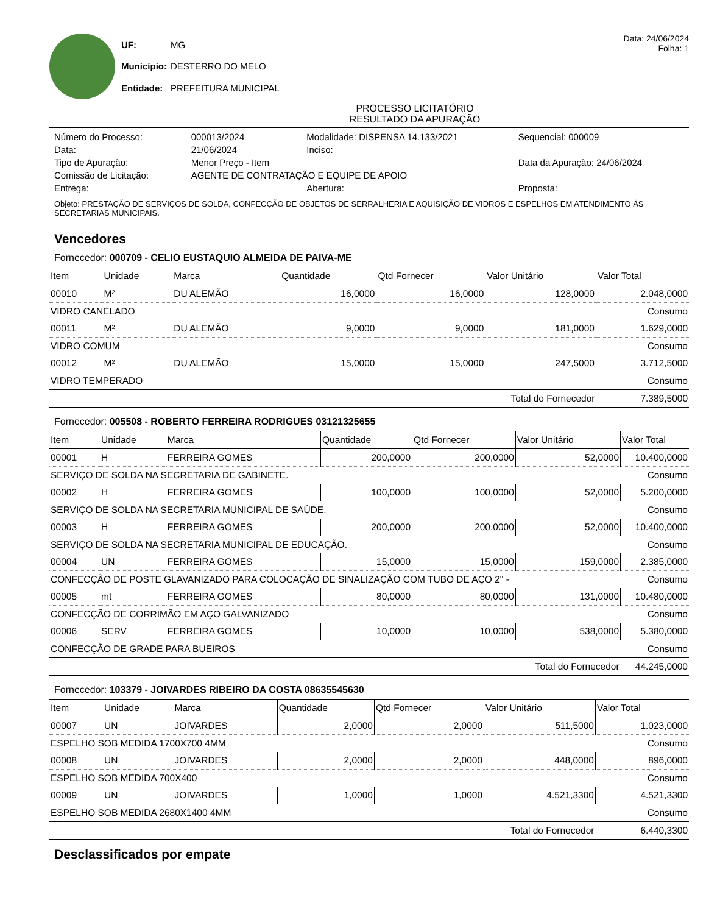| UF: | MG |
| Município: | DESTERRO DO MELO |
| Entidade: | PREFEITURA MUNICIPAL |
Data: 24/06/2024
Folha: 1
PROCESSO LICITATÓRIO
RESULTADO DA APURAÇÃO
| Número do Processo: | 000013/2024 | Modalidade: DISPENSA 14.133/2021 | Sequencial: 000009 |
| Data: | 21/06/2024 | Inciso: | |
| Tipo de Apuração: | Menor Preço - Item | | Data da Apuração: 24/06/2024 |
| Comissão de Licitação: | AGENTE DE CONTRATAÇÃO E EQUIPE DE APOIO | | |
| Entrega: | | Abertura: | Proposta: |
Objeto: PRESTAÇÃO DE SERVIÇOS DE SOLDA, CONFECÇÃO DE OBJETOS DE SERRALHERIA E AQUISIÇÃO DE VIDROS E ESPELHOS EM ATENDIMENTO ÀS SECRETARIAS MUNICIPAIS.
Vencedores
Fornecedor: 000709 - CELIO EUSTAQUIO ALMEIDA DE PAIVA-ME
| Item | Unidade | Marca | Quantidade | Qtd Fornecer | Valor Unitário | Valor Total |
| --- | --- | --- | --- | --- | --- | --- |
| 00010 | M² | DU ALEMÃO | 16,0000 | 16,0000 | 128,0000 | 2.048,0000 |
| VIDRO CANELADO | | | | | | Consumo |
| 00011 | M² | DU ALEMÃO | 9,0000 | 9,0000 | 181,0000 | 1.629,0000 |
| VIDRO COMUM | | | | | | Consumo |
| 00012 | M² | DU ALEMÃO | 15,0000 | 15,0000 | 247,5000 | 3.712,5000 |
| VIDRO TEMPERADO | | | | | | Consumo |
| Total do Fornecedor | | | | | | 7.389,5000 |
Fornecedor: 005508 - ROBERTO FERREIRA RODRIGUES 03121325655
| Item | Unidade | Marca | Quantidade | Qtd Fornecer | Valor Unitário | Valor Total |
| --- | --- | --- | --- | --- | --- | --- |
| 00001 | H | FERREIRA GOMES | 200,0000 | 200,0000 | 52,0000 | 10.400,0000 |
| SERVIÇO DE SOLDA NA SECRETARIA DE GABINETE. | | | | | | Consumo |
| 00002 | H | FERREIRA GOMES | 100,0000 | 100,0000 | 52,0000 | 5.200,0000 |
| SERVIÇO DE SOLDA NA SECRETARIA MUNICIPAL DE SAÚDE. | | | | | | Consumo |
| 00003 | H | FERREIRA GOMES | 200,0000 | 200,0000 | 52,0000 | 10.400,0000 |
| SERVIÇO DE SOLDA NA SECRETARIA MUNICIPAL DE EDUCAÇÃO. | | | | | | Consumo |
| 00004 | UN | FERREIRA GOMES | 15,0000 | 15,0000 | 159,0000 | 2.385,0000 |
| CONFECÇÃO DE POSTE GLAVANIZADO PARA COLOCAÇÃO DE SINALIZAÇÃO COM TUBO DE AÇO 2" - | | | | | | Consumo |
| 00005 | mt | FERREIRA GOMES | 80,0000 | 80,0000 | 131,0000 | 10.480,0000 |
| CONFECÇÃO DE CORRIMÃO EM AÇO GALVANIZADO | | | | | | Consumo |
| 00006 | SERV | FERREIRA GOMES | 10,0000 | 10,0000 | 538,0000 | 5.380,0000 |
| CONFECÇÃO DE GRADE PARA BUEIROS | | | | | | Consumo |
| Total do Fornecedor | | | | | | 44.245,0000 |
Fornecedor: 103379 - JOIVARDES RIBEIRO DA COSTA 08635545630
| Item | Unidade | Marca | Quantidade | Qtd Fornecer | Valor Unitário | Valor Total |
| --- | --- | --- | --- | --- | --- | --- |
| 00007 | UN | JOIVARDES | 2,0000 | 2,0000 | 511,5000 | 1.023,0000 |
| ESPELHO SOB MEDIDA 1700X700 4MM | | | | | | Consumo |
| 00008 | UN | JOIVARDES | 2,0000 | 2,0000 | 448,0000 | 896,0000 |
| ESPELHO SOB MEDIDA 700X400 | | | | | | Consumo |
| 00009 | UN | JOIVARDES | 1,0000 | 1,0000 | 4.521,3300 | 4.521,3300 |
| ESPELHO SOB MEDIDA 2680X1400 4MM | | | | | | Consumo |
| Total do Fornecedor | | | | | | 6.440,3300 |
Desclassificados por empate